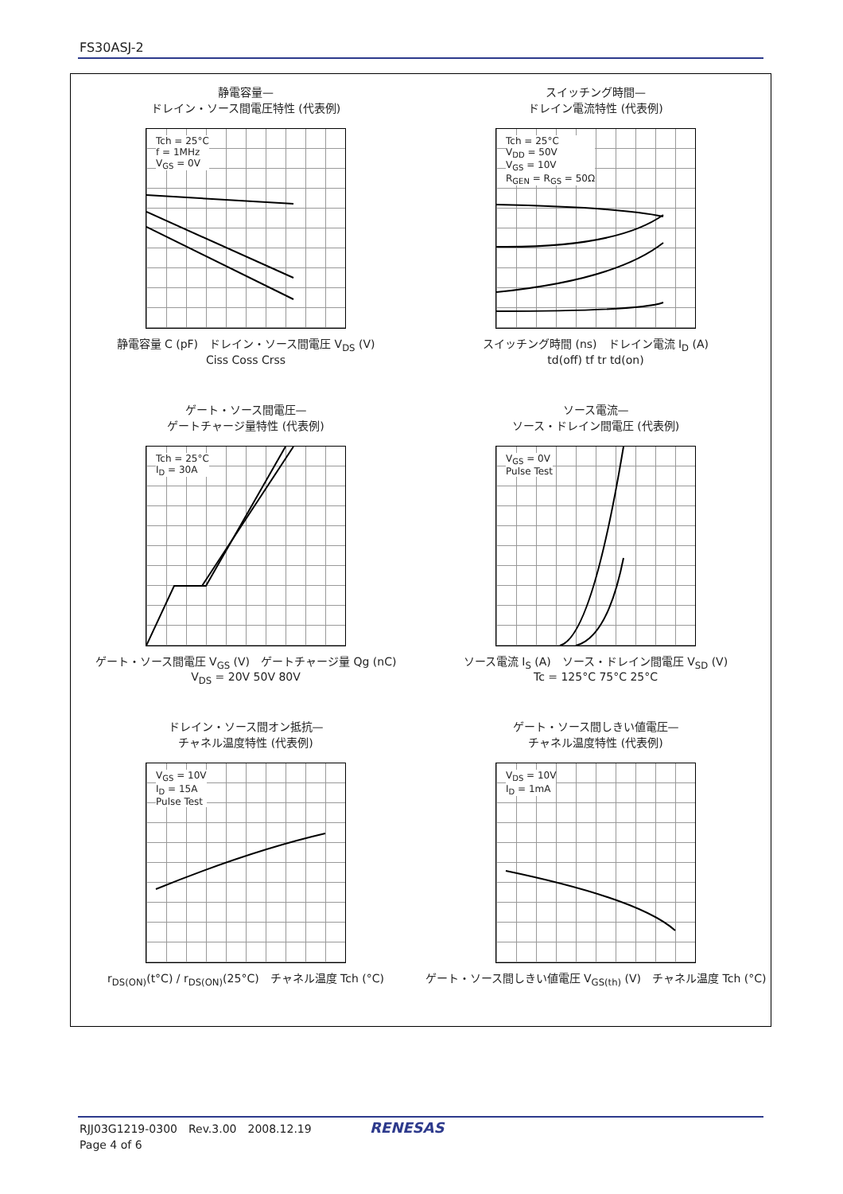FS30ASJ-2
静電容量—
ドレイン・ソース間電圧特性 (代表例)
Tch = 25°C
f = 1MHz
V<sub>GS</sub> = 0V
静電容量 C (pF)　ドレイン・ソース間電圧 V<sub>DS</sub> (V)
Ciss Coss Crss
スイッチング時間—
ドレイン電流特性 (代表例)
Tch = 25°C
V<sub>DD</sub> = 50V
V<sub>GS</sub> = 10V
R<sub>GEN</sub> = R<sub>GS</sub> = 50Ω
スイッチング時間 (ns)　ドレイン電流 I<sub>D</sub> (A)
td(off) tf tr td(on)
ゲート・ソース間電圧—
ゲートチャージ量特性 (代表例)
Tch = 25°C
I<sub>D</sub> = 30A
ゲート・ソース間電圧 V<sub>GS</sub> (V)　ゲートチャージ量 Qg (nC)
V<sub>DS</sub> = 20V 50V 80V
ソース電流—
ソース・ドレイン間電圧 (代表例)
V<sub>GS</sub> = 0V
Pulse Test
ソース電流 I<sub>S</sub> (A)　ソース・ドレイン間電圧 V<sub>SD</sub> (V)
Tc = 125°C 75°C 25°C
ドレイン・ソース間オン抵抗—
チャネル温度特性 (代表例)
V<sub>GS</sub> = 10V
I<sub>D</sub> = 15A
Pulse Test
r<sub>DS(ON)</sub>(t°C) / r<sub>DS(ON)</sub>(25°C)　チャネル温度 Tch (°C)
ゲート・ソース間しきい値電圧—
チャネル温度特性 (代表例)
V<sub>DS</sub> = 10V
I<sub>D</sub> = 1mA
ゲート・ソース間しきい値電圧 V<sub>GS(th)</sub> (V)　チャネル温度 Tch (°C)
RJJ03G1219-0300　Rev.3.00　2008.12.19
Page 4 of 6
RENESAS